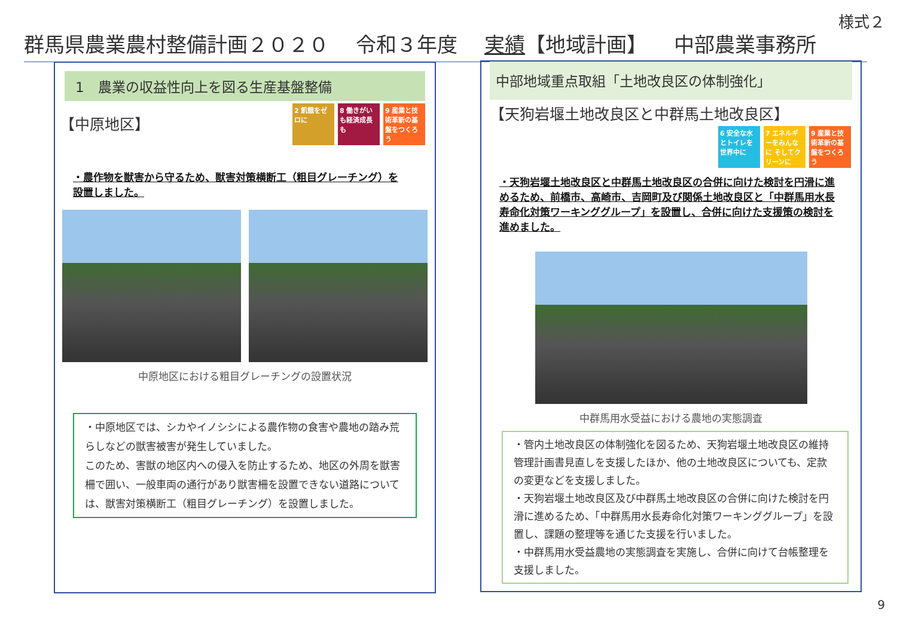様式２
群馬県農業農村整備計画２０２０ 令和３年度 実績【地域計画】 中部農業事務所
1　農業の収益性向上を図る生産基盤整備
【中原地区】
2 飢餓をゼロに
8 働きがいも経済成長も
9 産業と技術革新の基盤をつくろう
・農作物を獣害から守るため、獣害対策横断工（粗目グレーチング）を設置しました。
中原地区における粗目グレーチングの設置状況
・中原地区では、シカやイノシシによる農作物の食害や農地の踏み荒らしなどの獣害被害が発生していました。
このため、害獣の地区内への侵入を防止するため、地区の外周を獣害柵で囲い、一般車両の通行があり獣害柵を設置できない道路については、獣害対策横断工（粗目グレーチング）を設置しました。
中部地域重点取組「土地改良区の体制強化」
【天狗岩堰土地改良区と中群馬土地改良区】
6 安全な水とトイレを世界中に
7 エネルギーをみんなに そしてクリーンに
9 産業と技術革新の基盤をつくろう
・天狗岩堰土地改良区と中群馬土地改良区の合併に向けた検討を円滑に進めるため、前橋市、高崎市、吉岡町及び関係土地改良区と「中群馬用水長寿命化対策ワーキンググループ」を設置し、合併に向けた支援策の検討を進めました。
中群馬用水受益における農地の実態調査
・管内土地改良区の体制強化を図るため、天狗岩堰土地改良区の維持管理計画書見直しを支援したほか、他の土地改良区についても、定款の変更などを支援しました。
・天狗岩堰土地改良区及び中群馬土地改良区の合併に向けた検討を円滑に進めるため、「中群馬用水長寿命化対策ワーキンググループ」を設置し、課題の整理等を通じた支援を行いました。
・中群馬用水受益農地の実態調査を実施し、合併に向けて台帳整理を支援しました。
9